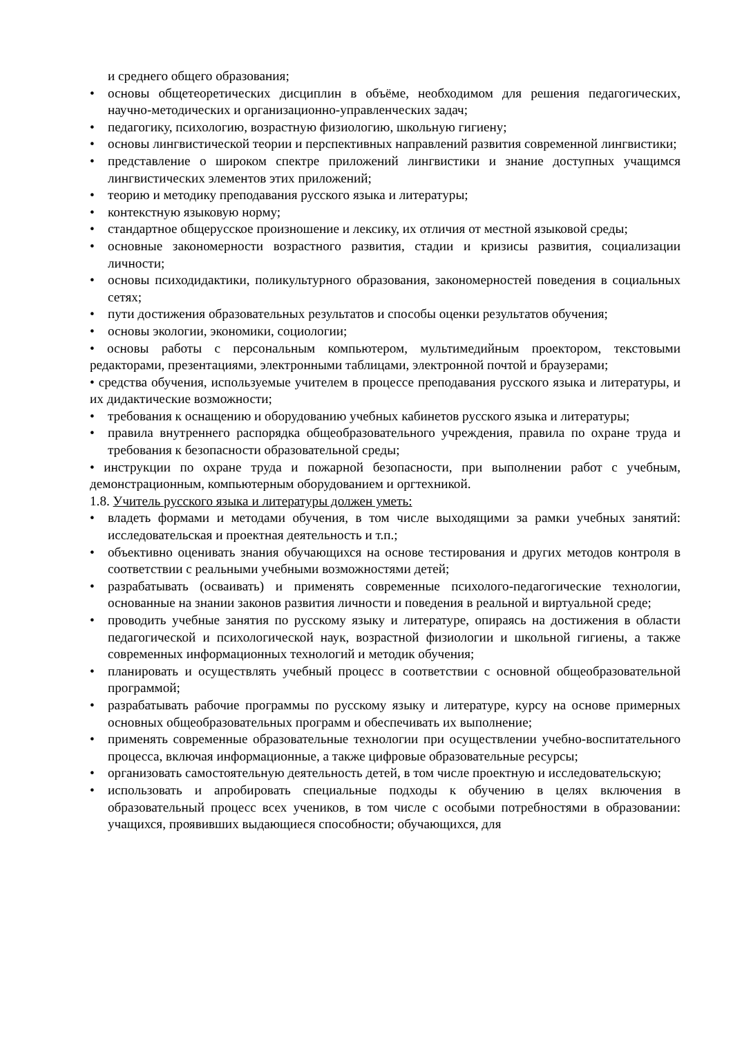и среднего общего образования;
• основы общетеоретических дисциплин в объёме, необходимом для решения педагогических, научно-методических и организационно-управленческих задач;
• педагогику, психологию, возрастную физиологию, школьную гигиену;
• основы лингвистической теории и перспективных направлений развития современной лингвистики;
• представление о широком спектре приложений лингвистики и знание доступных учащимся лингвистических элементов этих приложений;
• теорию и методику преподавания русского языка и литературы;
• контекстную языковую норму;
• стандартное общерусское произношение и лексику, их отличия от местной языковой среды;
• основные закономерности возрастного развития, стадии и кризисы развития, социализации личности;
• основы психодидактики, поликультурного образования, закономерностей поведения в социальных сетях;
• пути достижения образовательных результатов и способы оценки результатов обучения;
• основы экологии, экономики, социологии;
• основы работы с персональным компьютером, мультимедийным проектором, текстовыми редакторами, презентациями, электронными таблицами, электронной почтой и браузерами;
• средства обучения, используемые учителем в процессе преподавания русского языка и литературы, и их дидактические возможности;
• требования к оснащению и оборудованию учебных кабинетов русского языка и литературы;
• правила внутреннего распорядка общеобразовательного учреждения, правила по охране труда и требования к безопасности образовательной среды;
• инструкции по охране труда и пожарной безопасности, при выполнении работ с учебным, демонстрационным, компьютерным оборудованием и оргтехникой.
1.8. Учитель русского языка и литературы должен уметь:
• владеть формами и методами обучения, в том числе выходящими за рамки учебных занятий: исследовательская и проектная деятельность и т.п.;
• объективно оценивать знания обучающихся на основе тестирования и других методов контроля в соответствии с реальными учебными возможностями детей;
• разрабатывать (осваивать) и применять современные психолого-педагогические технологии, основанные на знании законов развития личности и поведения в реальной и виртуальной среде;
• проводить учебные занятия по русскому языку и литературе, опираясь на достижения в области педагогической и психологической наук, возрастной физиологии и школьной гигиены, а также современных информационных технологий и методик обучения;
• планировать и осуществлять учебный процесс в соответствии с основной общеобразовательной программой;
• разрабатывать рабочие программы по русскому языку и литературе, курсу на основе примерных основных общеобразовательных программ и обеспечивать их выполнение;
• применять современные образовательные технологии при осуществлении учебно-воспитательного процесса, включая информационные, а также цифровые образовательные ресурсы;
• организовать самостоятельную деятельность детей, в том числе проектную и исследовательскую;
• использовать и апробировать специальные подходы к обучению в целях включения в образовательный процесс всех учеников, в том числе с особыми потребностями в образовании: учащихся, проявивших выдающиеся способности; обучающихся, для